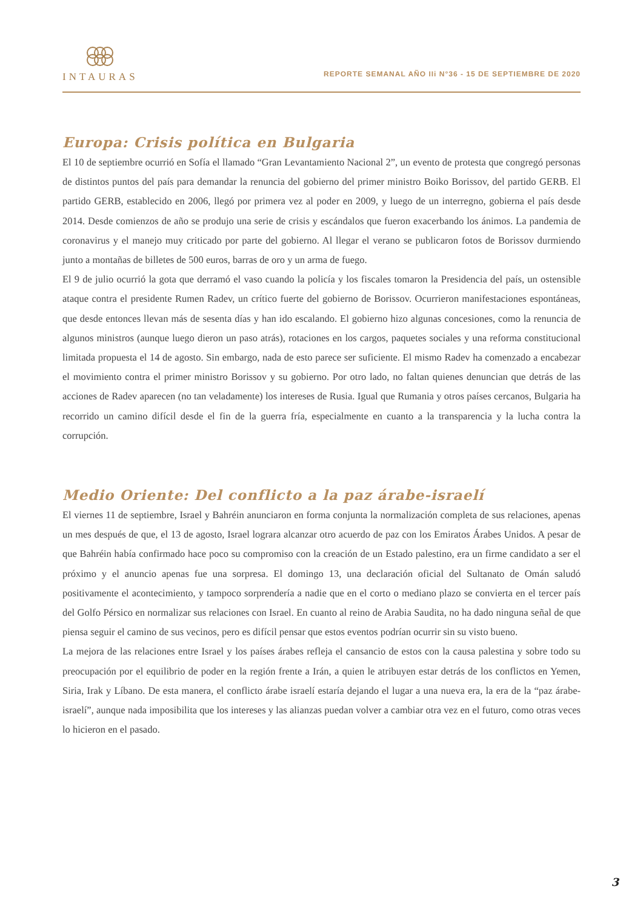INTAURAS
REPORTE SEMANAL AÑO IIi N°36 - 15 DE SEPTIEMBRE DE 2020
Europa: Crisis política en Bulgaria
El 10 de septiembre ocurrió en Sofía el llamado “Gran Levantamiento Nacional 2”, un evento de protesta que congregó personas de distintos puntos del país para demandar la renuncia del gobierno del primer ministro Boiko Borissov, del partido GERB. El partido GERB, establecido en 2006, llegó por primera vez al poder en 2009, y luego de un interregno, gobierna el país desde 2014. Desde comienzos de año se produjo una serie de crisis y escándalos que fueron exacerbando los ánimos. La pandemia de coronavirus y el manejo muy criticado por parte del gobierno. Al llegar el verano se publicaron fotos de Borissov durmiendo junto a montañas de billetes de 500 euros, barras de oro y un arma de fuego.
El 9 de julio ocurrió la gota que derramó el vaso cuando la policía y los fiscales tomaron la Presidencia del país, un ostensible ataque contra el presidente Rumen Radev, un crítico fuerte del gobierno de Borissov. Ocurrieron manifestaciones espontáneas, que desde entonces llevan más de sesenta días y han ido escalando. El gobierno hizo algunas concesiones, como la renuncia de algunos ministros (aunque luego dieron un paso atrás), rotaciones en los cargos, paquetes sociales y una reforma constitucional limitada propuesta el 14 de agosto. Sin embargo, nada de esto parece ser suficiente. El mismo Radev ha comenzado a encabezar el movimiento contra el primer ministro Borissov y su gobierno. Por otro lado, no faltan quienes denuncian que detrás de las acciones de Radev aparecen (no tan veladamente) los intereses de Rusia. Igual que Rumania y otros países cercanos, Bulgaria ha recorrido un camino difícil desde el fin de la guerra fría, especialmente en cuanto a la transparencia y la lucha contra la corrupción.
Medio Oriente: Del conflicto a la paz árabe-israelí
El viernes 11 de septiembre, Israel y Bahréin anunciaron en forma conjunta la normalización completa de sus relaciones, apenas un mes después de que, el 13 de agosto, Israel lograra alcanzar otro acuerdo de paz con los Emiratos Árabes Unidos. A pesar de que Bahréin había confirmado hace poco su compromiso con la creación de un Estado palestino, era un firme candidato a ser el próximo y el anuncio apenas fue una sorpresa. El domingo 13, una declaración oficial del Sultanato de Omán saludó positivamente el acontecimiento, y tampoco sorprendería a nadie que en el corto o mediano plazo se convierta en el tercer país del Golfo Pérsico en normalizar sus relaciones con Israel. En cuanto al reino de Arabia Saudita, no ha dado ninguna señal de que piensa seguir el camino de sus vecinos, pero es difícil pensar que estos eventos podrían ocurrir sin su visto bueno.
La mejora de las relaciones entre Israel y los países árabes refleja el cansancio de estos con la causa palestina y sobre todo su preocupación por el equilibrio de poder en la región frente a Irán, a quien le atribuyen estar detrás de los conflictos en Yemen, Siria, Irak y Líbano. De esta manera, el conflicto árabe israelí estaría dejando el lugar a una nueva era, la era de la “paz árabe-israelí”, aunque nada imposibilita que los intereses y las alianzas puedan volver a cambiar otra vez en el futuro, como otras veces lo hicieron en el pasado.
3